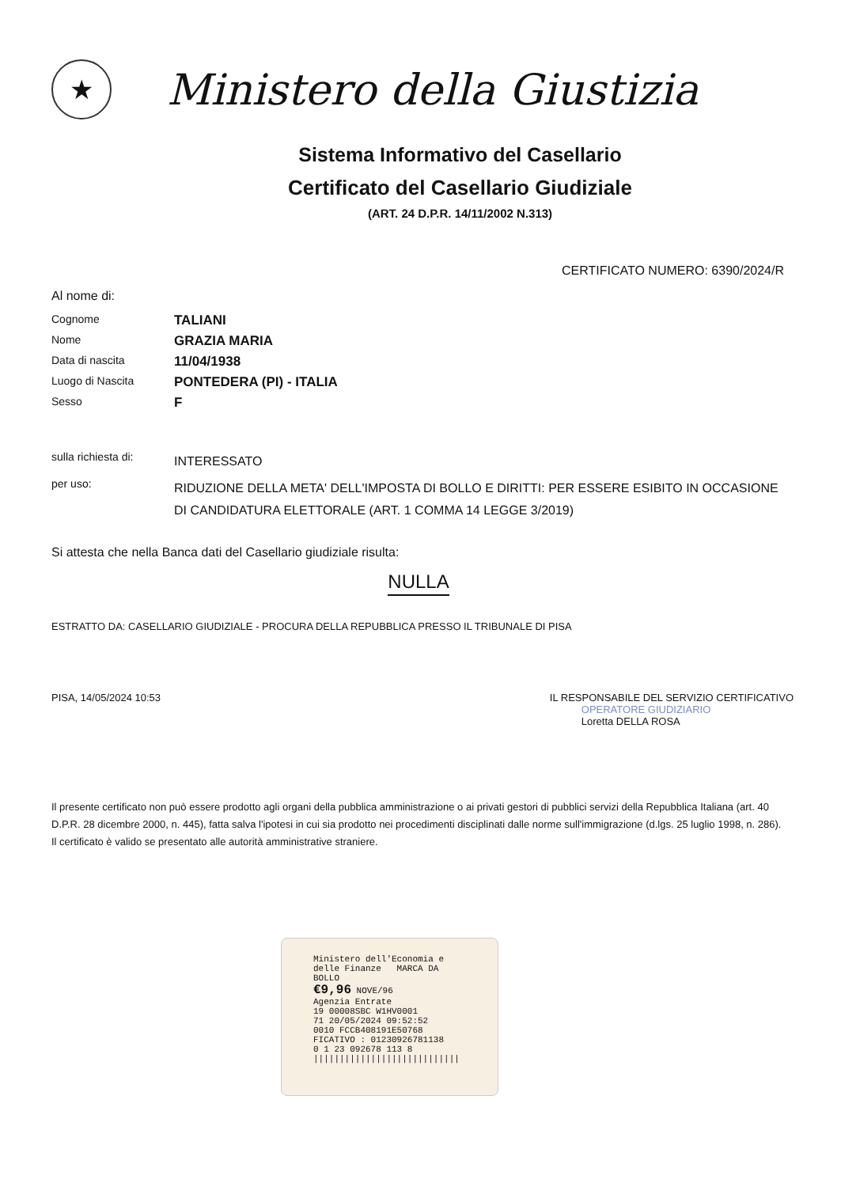★
Ministero della Giustizia
Sistema Informativo del Casellario
Certificato del Casellario Giudiziale
(ART. 24 D.P.R. 14/11/2002 N.313)
CERTIFICATO NUMERO: 6390/2024/R
Al nome di:
Cognome
TALIANI
Nome
GRAZIA MARIA
Data di nascita
11/04/1938
Luogo di Nascita
PONTEDERA (PI) - ITALIA
Sesso
F
sulla richiesta di:
INTERESSATO
per uso:
RIDUZIONE DELLA META' DELL'IMPOSTA DI BOLLO E DIRITTI: PER ESSERE ESIBITO IN OCCASIONE DI CANDIDATURA ELETTORALE (ART. 1 COMMA 14 LEGGE 3/2019)
Si attesta che nella Banca dati del Casellario giudiziale risulta:
NULLA
ESTRATTO DA: CASELLARIO GIUDIZIALE - PROCURA DELLA REPUBBLICA PRESSO IL TRIBUNALE DI PISA
PISA, 14/05/2024 10:53 IL RESPONSABILE DEL SERVIZIO CERTIFICATIVO
OPERATORE GIUDIZIARIO
Loretta DELLA ROSA
Il presente certificato non può essere prodotto agli organi della pubblica amministrazione o ai privati gestori di pubblici servizi della Repubblica Italiana (art. 40 D.P.R. 28 dicembre 2000, n. 445), fatta salva l'ipotesi in cui sia prodotto nei procedimenti disciplinati dalle norme sull'immigrazione (d.lgs. 25 luglio 1998, n. 286). Il certificato è valido se presentato alle autorità amministrative straniere.
Ministero dell'Economia e delle Finanze MARCA DA BOLLO
€9,96 NOVE/96
Agenzia Entrate
19 00008SBC W1HV0001
71 20/05/2024 09:52:52
0010 FCCB408191E50768
FICATIVO : 01230926781138
0 1 23 092678 113 8
||||||||||||||||||||||||||||